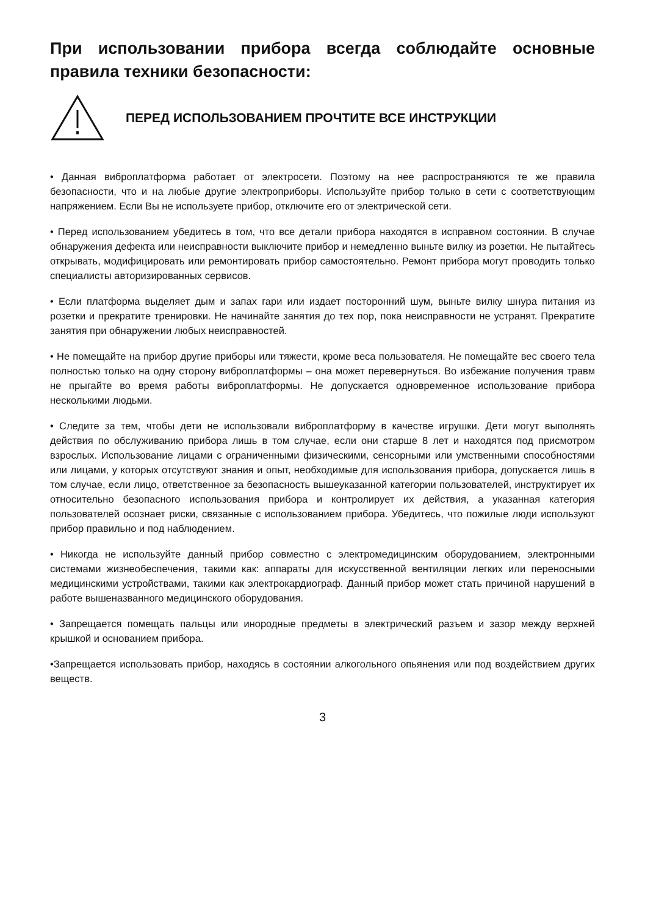При использовании прибора всегда соблюдайте основные правила техники безопасности:
ПЕРЕД ИСПОЛЬЗОВАНИЕМ ПРОЧТИТЕ ВСЕ ИНСТРУКЦИИ
• Данная виброплатформа работает от электросети. Поэтому на нее распространяются те же правила безопасности, что и на любые другие электроприборы. Используйте прибор только в сети с соответствующим напряжением. Если Вы не используете прибор, отключите его от электрической сети.
• Перед использованием убедитесь в том, что все детали прибора находятся в исправном состоянии. В случае обнаружения дефекта или неисправности выключите прибор и немедленно выньте вилку из розетки. Не пытайтесь открывать, модифицировать или ремонтировать прибор самостоятельно. Ремонт прибора могут проводить только специалисты авторизированных сервисов.
• Если платформа выделяет дым и запах гари или издает посторонний шум, выньте вилку шнура питания из розетки и прекратите тренировки. Не начинайте занятия до тех пор, пока неисправности не устранят. Прекратите занятия при обнаружении любых неисправностей.
• Не помещайте на прибор другие приборы или тяжести, кроме веса пользователя. Не помещайте вес своего тела полностью только на одну сторону виброплатформы – она может перевернуться. Во избежание получения травм не прыгайте во время работы виброплатформы. Не допускается одновременное использование прибора несколькими людьми.
• Следите за тем, чтобы дети не использовали виброплатформу в качестве игрушки. Дети могут выполнять действия по обслуживанию прибора лишь в том случае, если они старше 8 лет и находятся под присмотром взрослых. Использование лицами с ограниченными физическими, сенсорными или умственными способностями или лицами, у которых отсутствуют знания и опыт, необходимые для использования прибора, допускается лишь в том случае, если лицо, ответственное за безопасность вышеуказанной категории пользователей, инструктирует их относительно безопасного использования прибора и контролирует их действия, а указанная категория пользователей осознает риски, связанные с использованием прибора. Убедитесь, что пожилые люди используют прибор правильно и под наблюдением.
• Никогда не используйте данный прибор совместно с электромедицинским оборудованием, электронными системами жизнеобеспечения, такими как: аппараты для искусственной вентиляции легких или переносными медицинскими устройствами, такими как электрокардиограф. Данный прибор может стать причиной нарушений в работе вышеназванного медицинского оборудования.
• Запрещается помещать пальцы или инородные предметы в электрический разъем и зазор между верхней крышкой и основанием прибора.
•Запрещается использовать прибор, находясь в состоянии алкогольного опьянения или под воздействием других веществ.
3